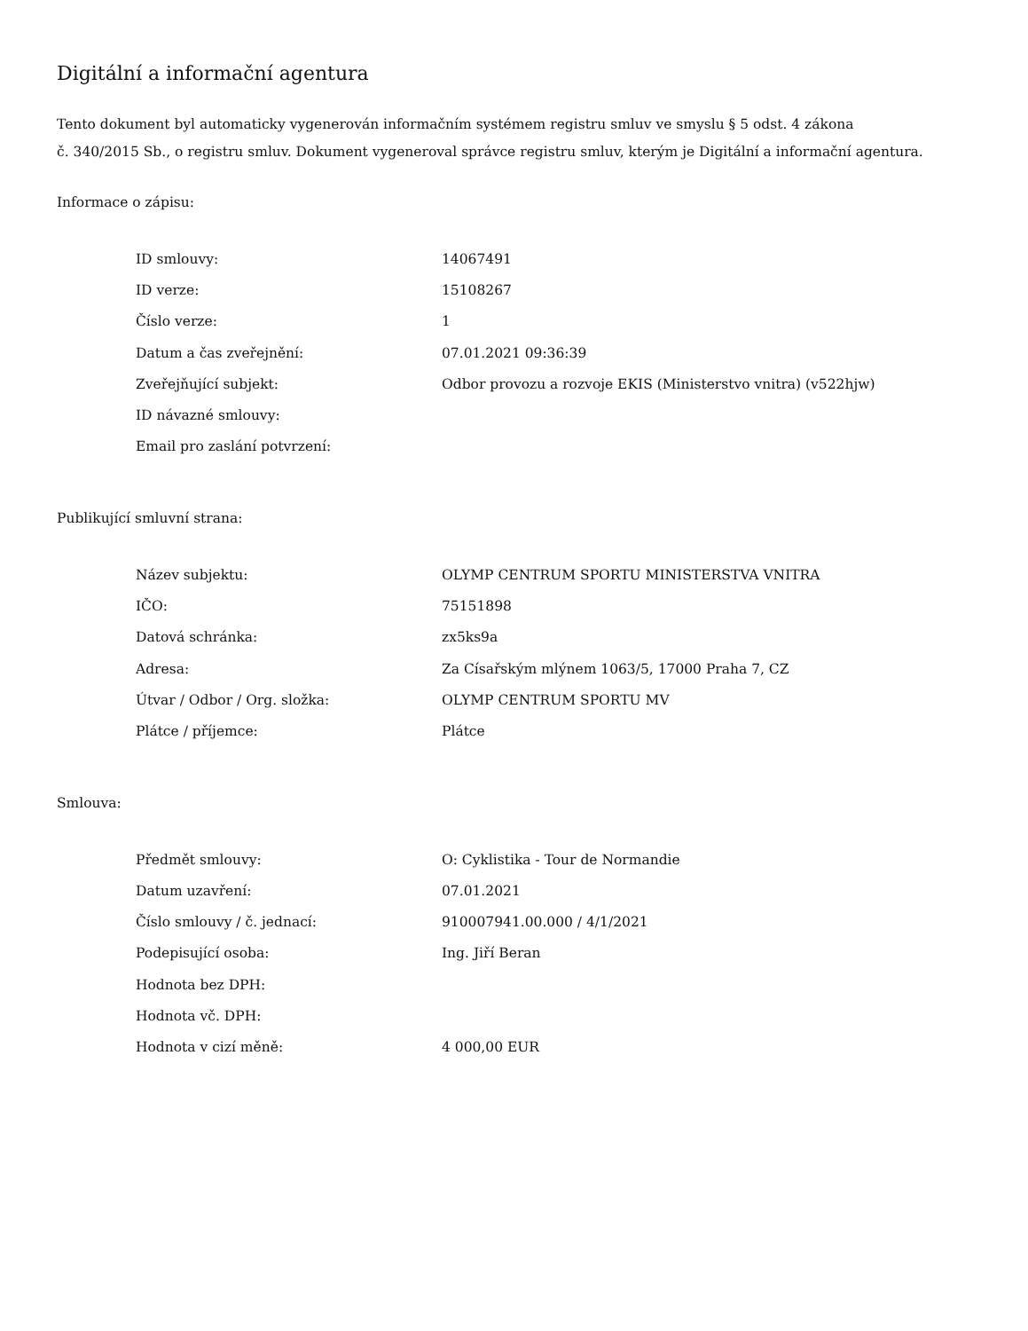Digitální a informační agentura
Tento dokument byl automaticky vygenerován informačním systémem registru smluv ve smyslu § 5 odst. 4 zákona
č. 340/2015 Sb., o registru smluv. Dokument vygeneroval správce registru smluv, kterým je Digitální a informační agentura.
Informace o zápisu:
| ID smlouvy: | 14067491 |
| ID verze: | 15108267 |
| Číslo verze: | 1 |
| Datum a čas zveřejnění: | 07.01.2021 09:36:39 |
| Zveřejňující subjekt: | Odbor provozu a rozvoje EKIS (Ministerstvo vnitra) (v522hjw) |
| ID návazné smlouvy: | |
| Email pro zaslání potvrzení: | |
Publikující smluvní strana:
| Název subjektu: | OLYMP CENTRUM SPORTU MINISTERSTVA VNITRA |
| IČO: | 75151898 |
| Datová schránka: | zx5ks9a |
| Adresa: | Za Císařským mlýnem 1063/5, 17000 Praha 7, CZ |
| Útvar / Odbor / Org. složka: | OLYMP CENTRUM SPORTU MV |
| Plátce / příjemce: | Plátce |
Smlouva:
| Předmět smlouvy: | O: Cyklistika - Tour de Normandie |
| Datum uzavření: | 07.01.2021 |
| Číslo smlouvy / č. jednací: | 910007941.00.000 / 4/1/2021 |
| Podepisující osoba: | Ing. Jiří Beran |
| Hodnota bez DPH: | |
| Hodnota vč. DPH: | |
| Hodnota v cizí měně: | 4 000,00 EUR |